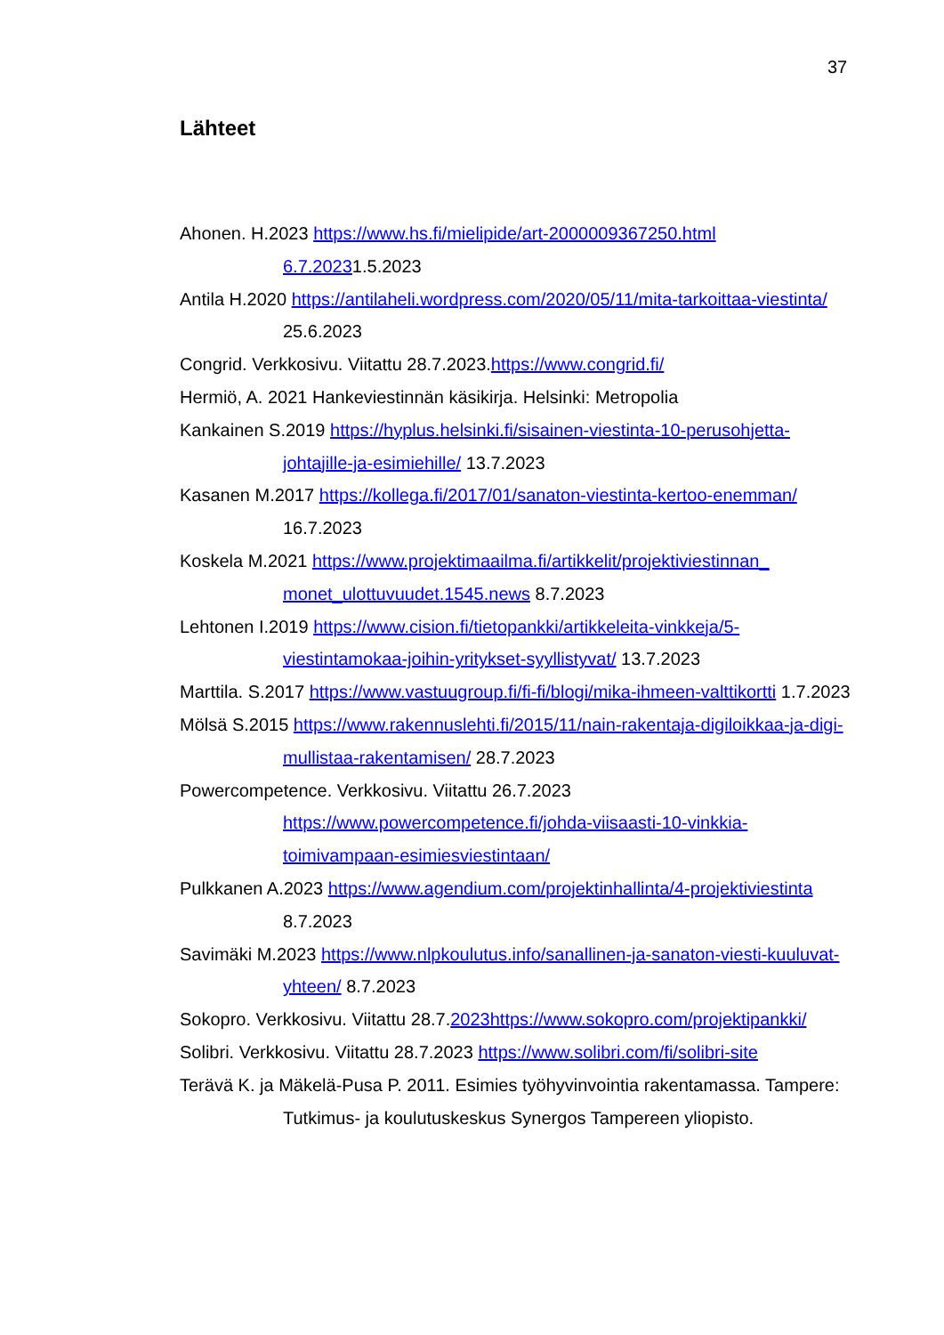37
Lähteet
Ahonen. H.2023 https://www.hs.fi/mielipide/art-2000009367250.html 6.7.20231.5.2023
Antila H.2020 https://antilaheli.wordpress.com/2020/05/11/mita-tarkoittaa-viestinta/ 25.6.2023
Congrid. Verkkosivu. Viitattu 28.7.2023.https://www.congrid.fi/
Hermiö, A. 2021 Hankeviestinnän käsikirja. Helsinki: Metropolia
Kankainen S.2019 https://hyplus.helsinki.fi/sisainen-viestinta-10-perusohjetta-johtajille-ja-esimiehille/ 13.7.2023
Kasanen M.2017 https://kollega.fi/2017/01/sanaton-viestinta-kertoo-enemman/ 16.7.2023
Koskela M.2021 https://www.projektimaailma.fi/artikkelit/projektiviestinnan_ monet_ulottuvuudet.1545.news 8.7.2023
Lehtonen I.2019 https://www.cision.fi/tietopankki/artikkeleita-vinkkeja/5-viestintamokaa-joihin-yritykset-syyllistyvat/ 13.7.2023
Marttila. S.2017 https://www.vastuugroup.fi/fi-fi/blogi/mika-ihmeen-valttikortti 1.7.2023
Mölsä S.2015 https://www.rakennuslehti.fi/2015/11/nain-rakentaja-digiloikkaa-ja-digi-mullistaa-rakentamisen/ 28.7.2023
Powercompetence. Verkkosivu. Viitattu 26.7.2023 https://www.powercompetence.fi/johda-viisaasti-10-vinkkia-toimivampaan-esimiesviestintaan/
Pulkkanen A.2023 https://www.agendium.com/projektinhallinta/4-projektiviestinta 8.7.2023
Savimäki M.2023 https://www.nlpkoulutus.info/sanallinen-ja-sanaton-viesti-kuuluvat-yhteen/ 8.7.2023
Sokopro. Verkkosivu. Viitattu 28.7.2023https://www.sokopro.com/projektipankki/
Solibri. Verkkosivu. Viitattu 28.7.2023 https://www.solibri.com/fi/solibri-site
Terävä K. ja Mäkelä-Pusa P. 2011. Esimies työhyvinvointia rakentamassa. Tampere: Tutkimus- ja koulutuskeskus Synergos Tampereen yliopisto.